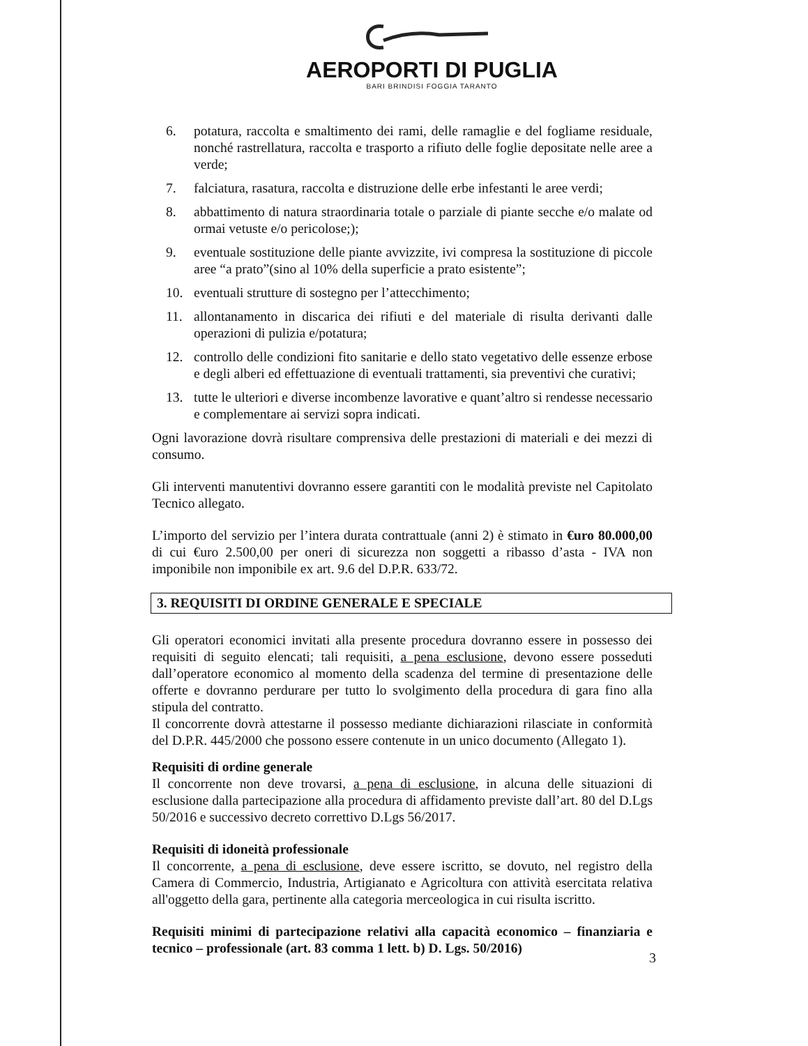AEROPORTI DI PUGLIA
BARI BRINDISI FOGGIA TARANTO
6. potatura, raccolta e smaltimento dei rami, delle ramaglie e del fogliame residuale, nonché rastrellatura, raccolta e trasporto a rifiuto delle foglie depositate nelle aree a verde;
7. falciatura, rasatura, raccolta e distruzione delle erbe infestanti le aree verdi;
8. abbattimento di natura straordinaria totale o parziale di piante secche e/o malate od ormai vetuste e/o pericolose;);
9. eventuale sostituzione delle piante avvizzite, ivi compresa la sostituzione di piccole aree “a prato”(sino al 10% della superficie a prato esistente”;
10. eventuali strutture di sostegno per l’attecchimento;
11. allontanamento in discarica dei rifiuti e del materiale di risulta derivanti dalle operazioni di pulizia e/potatura;
12. controllo delle condizioni fito sanitarie e dello stato vegetativo delle essenze erbose e degli alberi ed effettuazione di eventuali trattamenti, sia preventivi che curativi;
13. tutte le ulteriori e diverse incombenze lavorative e quant’altro si rendesse necessario e complementare ai servizi sopra indicati.
Ogni lavorazione dovrà risultare comprensiva delle prestazioni di materiali e dei mezzi di consumo.
Gli interventi manutentivi dovranno essere garantiti con le modalità previste nel Capitolato Tecnico allegato.
L’importo del servizio per l’intera durata contrattuale (anni 2) è stimato in €uro 80.000,00 di cui €uro 2.500,00 per oneri di sicurezza non soggetti a ribasso d’asta - IVA non imponibile non imponibile ex art. 9.6 del D.P.R. 633/72.
3. REQUISITI DI ORDINE GENERALE E SPECIALE
Gli operatori economici invitati alla presente procedura dovranno essere in possesso dei requisiti di seguito elencati; tali requisiti, a pena esclusione, devono essere posseduti dall’operatore economico al momento della scadenza del termine di presentazione delle offerte e dovranno perdurare per tutto lo svolgimento della procedura di gara fino alla stipula del contratto.
Il concorrente dovrà attestarne il possesso mediante dichiarazioni rilasciate in conformità del D.P.R. 445/2000 che possono essere contenute in un unico documento (Allegato 1).
Requisiti di ordine generale
Il concorrente non deve trovarsi, a pena di esclusione, in alcuna delle situazioni di esclusione dalla partecipazione alla procedura di affidamento previste dall’art. 80 del D.Lgs 50/2016 e successivo decreto correttivo D.Lgs 56/2017.
Requisiti di idoneità professionale
Il concorrente, a pena di esclusione, deve essere iscritto, se dovuto, nel registro della Camera di Commercio, Industria, Artigianato e Agricoltura con attività esercitata relativa all'oggetto della gara, pertinente alla categoria merceologica in cui risulta iscritto.
Requisiti minimi di partecipazione relativi alla capacità economico – finanziaria e tecnico – professionale (art. 83 comma 1 lett. b) D. Lgs. 50/2016)
3